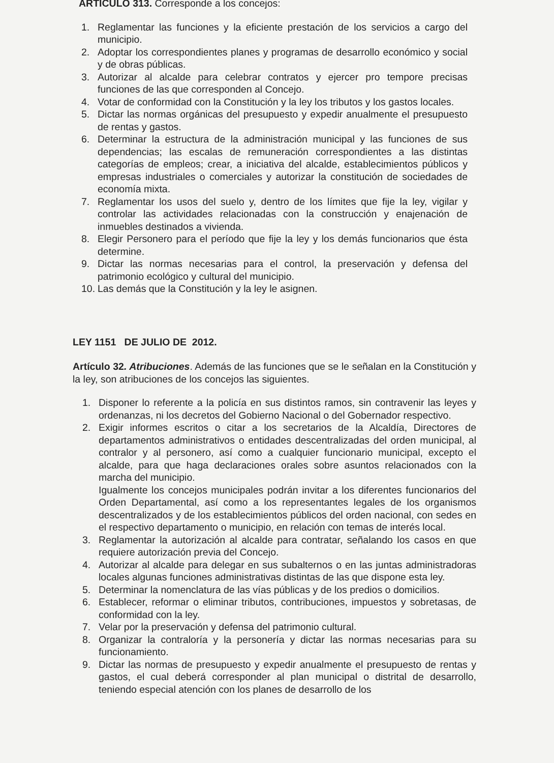ARTICULO 313. Corresponde a los concejos:
1. Reglamentar las funciones y la eficiente prestación de los servicios a cargo del municipio.
2. Adoptar los correspondientes planes y programas de desarrollo económico y social y de obras públicas.
3. Autorizar al alcalde para celebrar contratos y ejercer pro tempore precisas funciones de las que corresponden al Concejo.
4. Votar de conformidad con la Constitución y la ley los tributos y los gastos locales.
5. Dictar las normas orgánicas del presupuesto y expedir anualmente el presupuesto de rentas y gastos.
6. Determinar la estructura de la administración municipal y las funciones de sus dependencias; las escalas de remuneración correspondientes a las distintas categorías de empleos; crear, a iniciativa del alcalde, establecimientos públicos y empresas industriales o comerciales y autorizar la constitución de sociedades de economía mixta.
7. Reglamentar los usos del suelo y, dentro de los límites que fije la ley, vigilar y controlar las actividades relacionadas con la construcción y enajenación de inmuebles destinados a vivienda.
8. Elegir Personero para el período que fije la ley y los demás funcionarios que ésta determine.
9. Dictar las normas necesarias para el control, la preservación y defensa del patrimonio ecológico y cultural del municipio.
10. Las demás que la Constitución y la ley le asignen.
LEY 1151 DE JULIO DE 2012.
Artículo 32. Atribuciones. Además de las funciones que se le señalan en la Constitución y la ley, son atribuciones de los concejos las siguientes.
1. Disponer lo referente a la policía en sus distintos ramos, sin contravenir las leyes y ordenanzas, ni los decretos del Gobierno Nacional o del Gobernador respectivo.
2. Exigir informes escritos o citar a los secretarios de la Alcaldía, Directores de departamentos administrativos o entidades descentralizadas del orden municipal, al contralor y al personero, así como a cualquier funcionario municipal, excepto el alcalde, para que haga declaraciones orales sobre asuntos relacionados con la marcha del municipio.
Igualmente los concejos municipales podrán invitar a los diferentes funcionarios del Orden Departamental, así como a los representantes legales de los organismos descentralizados y de los establecimientos públicos del orden nacional, con sedes en el respectivo departamento o municipio, en relación con temas de interés local.
3. Reglamentar la autorización al alcalde para contratar, señalando los casos en que requiere autorización previa del Concejo.
4. Autorizar al alcalde para delegar en sus subalternos o en las juntas administradoras locales algunas funciones administrativas distintas de las que dispone esta ley.
5. Determinar la nomenclatura de las vías públicas y de los predios o domicilios.
6. Establecer, reformar o eliminar tributos, contribuciones, impuestos y sobretasas, de conformidad con la ley.
7. Velar por la preservación y defensa del patrimonio cultural.
8. Organizar la contraloría y la personería y dictar las normas necesarias para su funcionamiento.
9. Dictar las normas de presupuesto y expedir anualmente el presupuesto de rentas y gastos, el cual deberá corresponder al plan municipal o distrital de desarrollo, teniendo especial atención con los planes de desarrollo de los